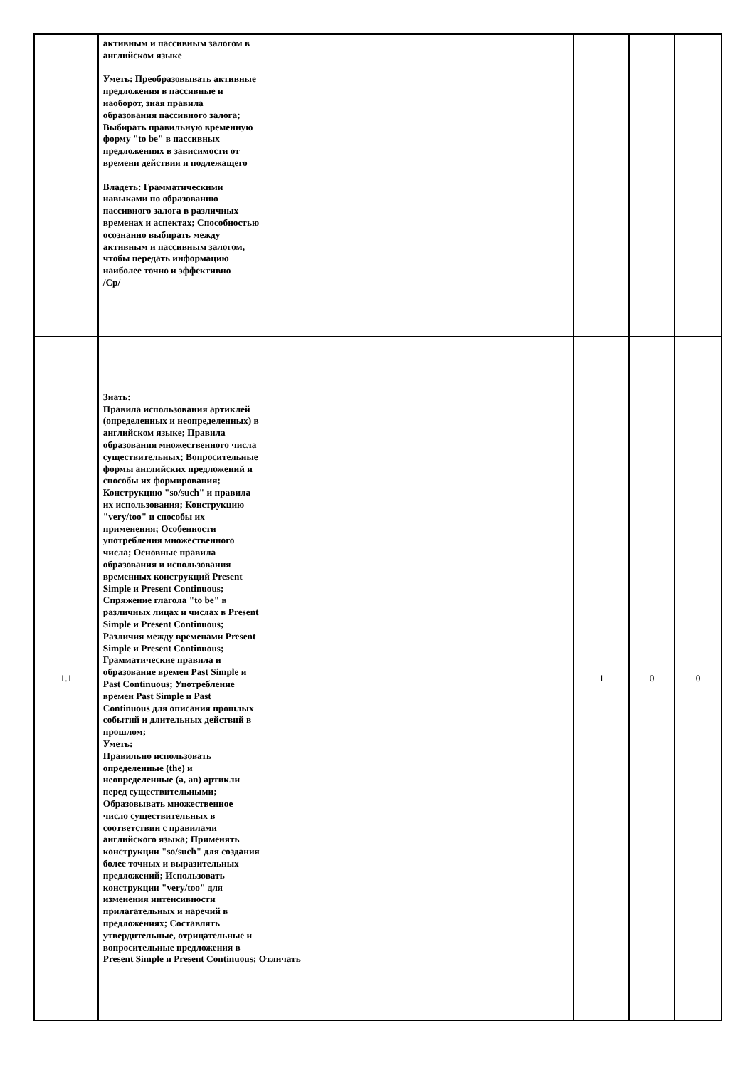| | активным и пассивным залогом в английском языке Уметь: Преобразовывать активные предложения в пассивные и наоборот, зная правила образования пассивного залога; Выбирать правильную временную форму "to be" в пассивных предложениях в зависимости от времени действия и подлежащего Владеть: Грамматическими навыками по образованию пассивного залога в различных временах и аспектах; Способностью осознанно выбирать между активным и пассивным залогом, чтобы передать информацию наиболее точно и эффективно /Ср/ | | | |
| 1.1 | Знать: Правила использования артиклей (определенных и неопределенных) в английском языке; Правила образования множественного числа существительных; Вопросительные формы английских предложений и способы их формирования; Конструкцию "so/such" и правила их использования; Конструкцию "very/too" и способы их применения; Особенности употребления множественного числа; Основные правила образования и использования временных конструкций Present Simple и Present Continuous; Спряжение глагола "to be" в различных лицах и числах в Present Simple и Present Continuous; Различия между временами Present Simple и Present Continuous; Грамматические правила и образование времен Past Simple и Past Continuous; Употребление времен Past Simple и Past Continuous для описания прошлых событий и длительных действий в прошлом; Уметь: Правильно использовать определенные (the) и неопределенные (a, an) артикли перед существительными; Образовывать множественное число существительных в соответствии с правилами английского языка; Применять конструкции "so/such" для создания более точных и выразительных предложений; Использовать конструкции "very/too" для изменения интенсивности прилагательных и наречий в предложениях; Составлять утвердительные, отрицательные и вопросительные предложения в Present Simple и Present Continuous; Отличать | 1 | 0 | 0 |